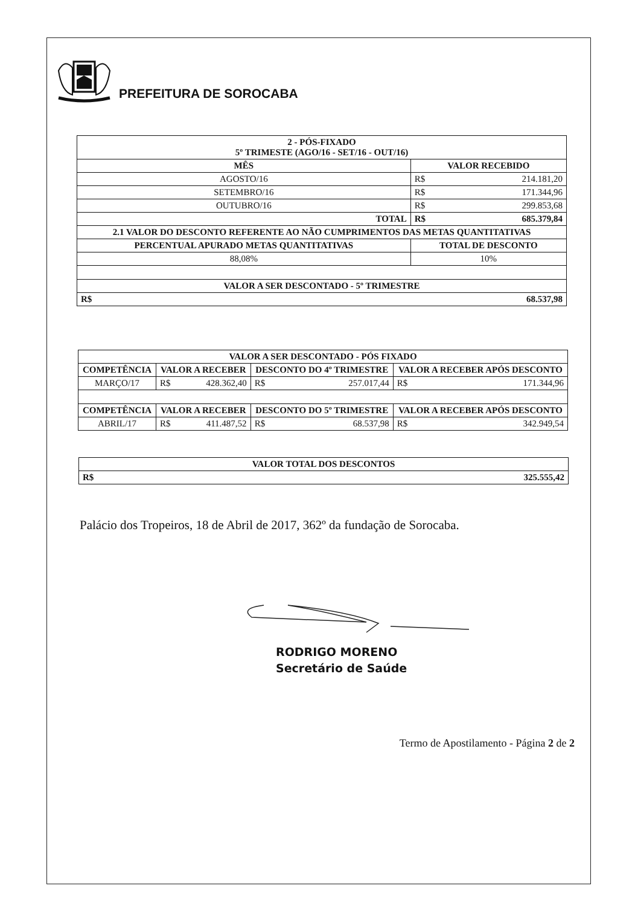PREFEITURA DE SOROCABA
| 2 - PÓS-FIXADO 5º TRIMESTE (AGO/16 - SET/16 - OUT/16) | | |
| --- | --- | --- |
| MÊS | VALOR RECEBIDO | |
| AGOSTO/16 | R$ | 214.181,20 |
| SETEMBRO/16 | R$ | 171.344,96 |
| OUTUBRO/16 | R$ | 299.853,68 |
| TOTAL | R$ | 685.379,84 |
| 2.1 VALOR DO DESCONTO REFERENTE AO NÃO CUMPRIMENTOS DAS METAS QUANTITATIVAS | | |
| PERCENTUAL APURADO METAS QUANTITATIVAS | TOTAL DE DESCONTO | |
| 88,08% | 10% | |
| VALOR A SER DESCONTADO - 5º TRIMESTRE | | |
| R$ | 68.537,98 | |
| VALOR A SER DESCONTADO - PÓS FIXADO | | | | | | |
| --- | --- | --- | --- | --- | --- | --- |
| COMPETÊNCIA | VALOR A RECEBER | | DESCONTO DO 4º TRIMESTRE | | VALOR A RECEBER APÓS DESCONTO | |
| MARÇO/17 | R$ | 428.362,40 | R$ | 257.017,44 | R$ | 171.344,96 |
| COMPETÊNCIA | VALOR A RECEBER | | DESCONTO DO 5º TRIMESTRE | | VALOR A RECEBER APÓS DESCONTO | |
| ABRIL/17 | R$ | 411.487,52 | R$ | 68.537,98 | R$ | 342.949,54 |
| VALOR TOTAL DOS DESCONTOS | |
| --- | --- |
| R$ | 325.555,42 |
Palácio dos Tropeiros, 18 de Abril de 2017, 362º da fundação de Sorocaba.
RODRIGO MORENO
Secretário de Saúde
Termo de Apostilamento - Página 2 de 2